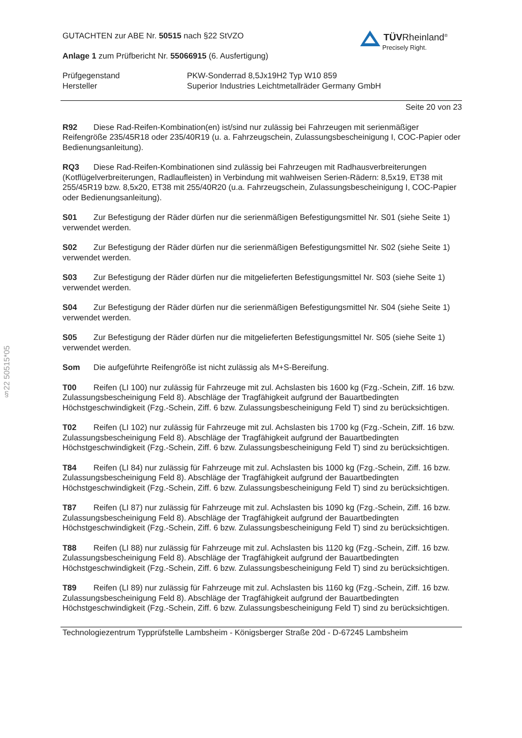§22 50515*05
TÜVRheinland<sup>®</sup>
Precisely Right.
GUTACHTEN zur ABE Nr. 50515 nach §22 StVZO
Anlage 1 zum Prüfbericht Nr. 55066915 (6. Ausfertigung)
Prüfgegenstand PKW-Sonderrad 8,5Jx19H2 Typ W10 859
Hersteller Superior Industries Leichtmetallräder Germany GmbH
Seite 20 von 23
R92 Diese Rad-Reifen-Kombination(en) ist/sind nur zulässig bei Fahrzeugen mit serienmäßiger Reifengröße 235/45R18 oder 235/40R19 (u. a. Fahrzeugschein, Zulassungsbescheinigung I, COC-Papier oder Bedienungsanleitung).
RQ3 Diese Rad-Reifen-Kombinationen sind zulässig bei Fahrzeugen mit Radhausverbreiterungen (Kotflügelverbreiterungen, Radlaufleisten) in Verbindung mit wahlweisen Serien-Rädern: 8,5x19, ET38 mit 255/45R19 bzw. 8,5x20, ET38 mit 255/40R20 (u.a. Fahrzeugschein, Zulassungsbescheinigung I, COC-Papier oder Bedienungsanleitung).
S01 Zur Befestigung der Räder dürfen nur die serienmäßigen Befestigungsmittel Nr. S01 (siehe Seite 1) verwendet werden.
S02 Zur Befestigung der Räder dürfen nur die serienmäßigen Befestigungsmittel Nr. S02 (siehe Seite 1) verwendet werden.
S03 Zur Befestigung der Räder dürfen nur die mitgelieferten Befestigungsmittel Nr. S03 (siehe Seite 1) verwendet werden.
S04 Zur Befestigung der Räder dürfen nur die serienmäßigen Befestigungsmittel Nr. S04 (siehe Seite 1) verwendet werden.
S05 Zur Befestigung der Räder dürfen nur die mitgelieferten Befestigungsmittel Nr. S05 (siehe Seite 1) verwendet werden.
Som Die aufgeführte Reifengröße ist nicht zulässig als M+S-Bereifung.
T00 Reifen (LI 100) nur zulässig für Fahrzeuge mit zul. Achslasten bis 1600 kg (Fzg.-Schein, Ziff. 16 bzw. Zulassungsbescheinigung Feld 8). Abschläge der Tragfähigkeit aufgrund der Bauartbedingten Höchstgeschwindigkeit (Fzg.-Schein, Ziff. 6 bzw. Zulassungsbescheinigung Feld T) sind zu berücksichtigen.
T02 Reifen (LI 102) nur zulässig für Fahrzeuge mit zul. Achslasten bis 1700 kg (Fzg.-Schein, Ziff. 16 bzw. Zulassungsbescheinigung Feld 8). Abschläge der Tragfähigkeit aufgrund der Bauartbedingten Höchstgeschwindigkeit (Fzg.-Schein, Ziff. 6 bzw. Zulassungsbescheinigung Feld T) sind zu berücksichtigen.
T84 Reifen (LI 84) nur zulässig für Fahrzeuge mit zul. Achslasten bis 1000 kg (Fzg.-Schein, Ziff. 16 bzw. Zulassungsbescheinigung Feld 8). Abschläge der Tragfähigkeit aufgrund der Bauartbedingten Höchstgeschwindigkeit (Fzg.-Schein, Ziff. 6 bzw. Zulassungsbescheinigung Feld T) sind zu berücksichtigen.
T87 Reifen (LI 87) nur zulässig für Fahrzeuge mit zul. Achslasten bis 1090 kg (Fzg.-Schein, Ziff. 16 bzw. Zulassungsbescheinigung Feld 8). Abschläge der Tragfähigkeit aufgrund der Bauartbedingten Höchstgeschwindigkeit (Fzg.-Schein, Ziff. 6 bzw. Zulassungsbescheinigung Feld T) sind zu berücksichtigen.
T88 Reifen (LI 88) nur zulässig für Fahrzeuge mit zul. Achslasten bis 1120 kg (Fzg.-Schein, Ziff. 16 bzw. Zulassungsbescheinigung Feld 8). Abschläge der Tragfähigkeit aufgrund der Bauartbedingten Höchstgeschwindigkeit (Fzg.-Schein, Ziff. 6 bzw. Zulassungsbescheinigung Feld T) sind zu berücksichtigen.
T89 Reifen (LI 89) nur zulässig für Fahrzeuge mit zul. Achslasten bis 1160 kg (Fzg.-Schein, Ziff. 16 bzw. Zulassungsbescheinigung Feld 8). Abschläge der Tragfähigkeit aufgrund der Bauartbedingten Höchstgeschwindigkeit (Fzg.-Schein, Ziff. 6 bzw. Zulassungsbescheinigung Feld T) sind zu berücksichtigen.
Technologiezentrum Typprüfstelle Lambsheim - Königsberger Straße 20d - D-67245 Lambsheim